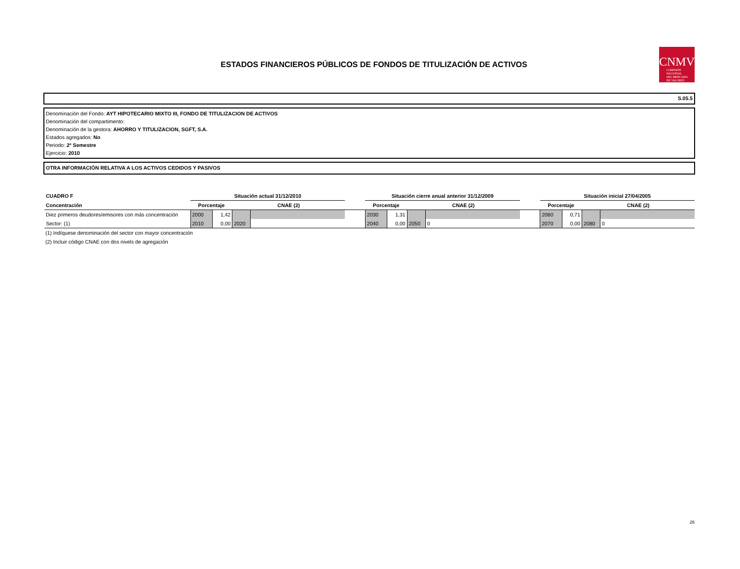ESTADOS FINANCIEROS PÚBLICOS DE FONDOS DE TITULIZACIÓN DE ACTIVOS
CNMV
COMISIÓN
NACIONAL
DEL MERCADO
DE VALORES
S.05.5
Denominación del Fondo: AYT HIPOTECARIO MIXTO III, FONDO DE TITULIZACION DE ACTIVOS
Denominación del compartimento:
Denominación de la gestora: AHORRO Y TITULIZACION, SGFT, S.A.
Estados agregados: No
Periodo: 2º Semestre
Ejercicio: 2010
OTRA INFORMACIÓN RELATIVA A LOS ACTIVOS CEDIDOS Y PASIVOS
| CUADRO F | Situación actual 31/12/2010 | | | | | Situación cierre anual anterior 31/12/2009 | | | | | Situación inicial 27/04/2005 | | | |
| Concentración | Porcentaje | | CNAE (2) | | | Porcentaje | | CNAE (2) | | | Porcentaje | | CNAE (2) | |
| Diez primeros deudores/emisores con más concentración | 2000 | 1,42 | | | | 2030 | 1,31 | | | | 2060 | 0,71 | | |
| Sector: (1) | 2010 | 0,00 | 2020 | | | 2040 | 0,00 | 2050 | 0 | | 2070 | 0,00 | 2080 | 0 |
(1) Indíquese denominación del sector con mayor concentración
(2) Incluir código CNAE con dos nivels de agregación
26